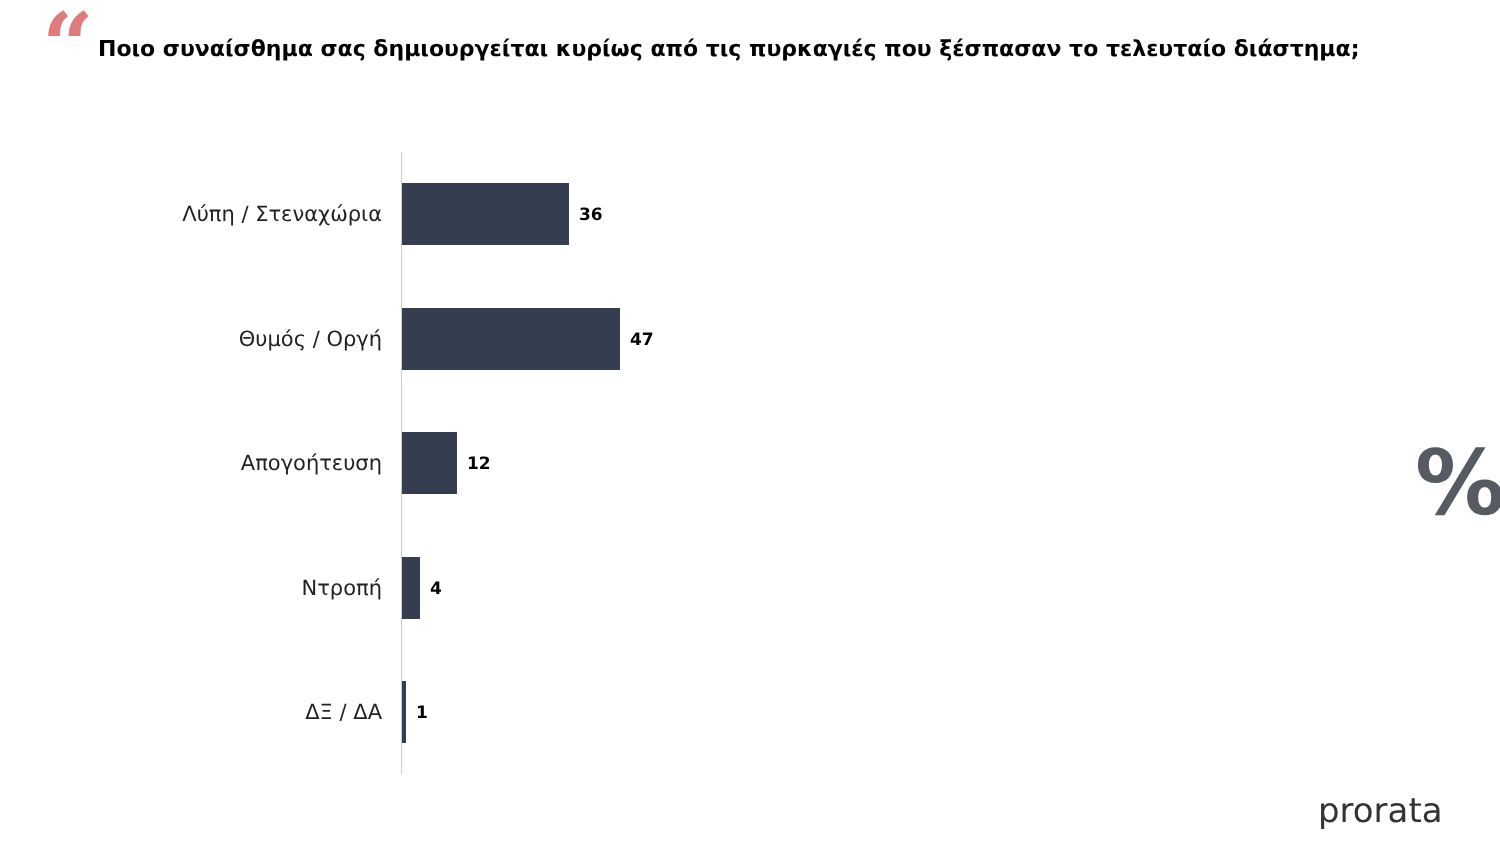“
Ποιο συναίσθημα σας δημιουργείται κυρίως από τις πυρκαγιές που ξέσπασαν το τελευταίο διάστημα;
Λύπη / Στεναχώρια
36
Θυμός / Οργή
47
Απογοήτευση
12
Ντροπή
4
ΔΞ / ΔΑ
1
%
prorata